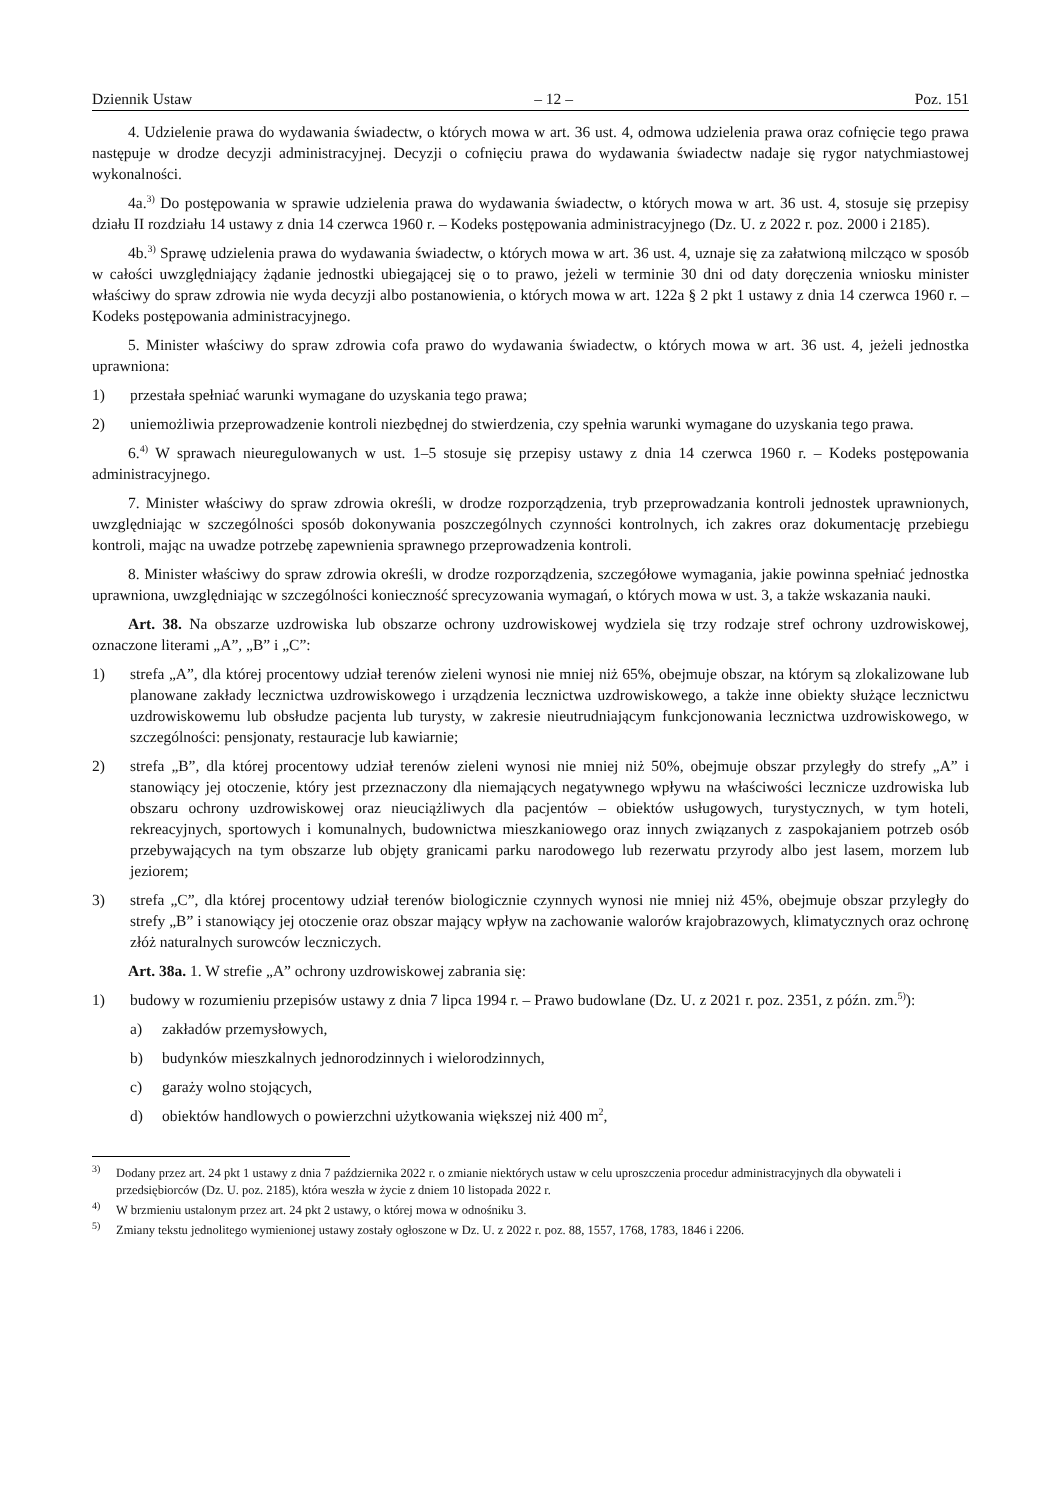Dziennik Ustaw – 12 – Poz. 151
4. Udzielenie prawa do wydawania świadectw, o których mowa w art. 36 ust. 4, odmowa udzielenia prawa oraz cofnięcie tego prawa następuje w drodze decyzji administracyjnej. Decyzji o cofnięciu prawa do wydawania świadectw nadaje się rygor natychmiastowej wykonalności.
4a.<sup>3)</sup> Do postępowania w sprawie udzielenia prawa do wydawania świadectw, o których mowa w art. 36 ust. 4, stosuje się przepisy działu II rozdziału 14 ustawy z dnia 14 czerwca 1960 r. – Kodeks postępowania administracyjnego (Dz. U. z 2022 r. poz. 2000 i 2185).
4b.<sup>3)</sup> Sprawę udzielenia prawa do wydawania świadectw, o których mowa w art. 36 ust. 4, uznaje się za załatwioną milcząco w sposób w całości uwzględniający żądanie jednostki ubiegającej się o to prawo, jeżeli w terminie 30 dni od daty doręczenia wniosku minister właściwy do spraw zdrowia nie wyda decyzji albo postanowienia, o których mowa w art. 122a § 2 pkt 1 ustawy z dnia 14 czerwca 1960 r. – Kodeks postępowania administracyjnego.
5. Minister właściwy do spraw zdrowia cofa prawo do wydawania świadectw, o których mowa w art. 36 ust. 4, jeżeli jednostka uprawniona:
1) przestała spełniać warunki wymagane do uzyskania tego prawa;
2) uniemożliwia przeprowadzenie kontroli niezbędnej do stwierdzenia, czy spełnia warunki wymagane do uzyskania tego prawa.
6.<sup>4)</sup> W sprawach nieuregulowanych w ust. 1–5 stosuje się przepisy ustawy z dnia 14 czerwca 1960 r. – Kodeks postępowania administracyjnego.
7. Minister właściwy do spraw zdrowia określi, w drodze rozporządzenia, tryb przeprowadzania kontroli jednostek uprawnionych, uwzględniając w szczególności sposób dokonywania poszczególnych czynności kontrolnych, ich zakres oraz dokumentację przebiegu kontroli, mając na uwadze potrzebę zapewnienia sprawnego przeprowadzenia kontroli.
8. Minister właściwy do spraw zdrowia określi, w drodze rozporządzenia, szczegółowe wymagania, jakie powinna spełniać jednostka uprawniona, uwzględniając w szczególności konieczność sprecyzowania wymagań, o których mowa w ust. 3, a także wskazania nauki.
Art. 38. Na obszarze uzdrowiska lub obszarze ochrony uzdrowiskowej wydziela się trzy rodzaje stref ochrony uzdrowiskowej, oznaczone literami „A”, „B” i „C”:
1) strefa „A”, dla której procentowy udział terenów zieleni wynosi nie mniej niż 65%, obejmuje obszar, na którym są zlokalizowane lub planowane zakłady lecznictwa uzdrowiskowego i urządzenia lecznictwa uzdrowiskowego, a także inne obiekty służące lecznictwu uzdrowiskowemu lub obsłudze pacjenta lub turysty, w zakresie nieutrudniającym funkcjonowania lecznictwa uzdrowiskowego, w szczególności: pensjonaty, restauracje lub kawiarnie;
2) strefa „B”, dla której procentowy udział terenów zieleni wynosi nie mniej niż 50%, obejmuje obszar przyległy do strefy „A” i stanowiący jej otoczenie, który jest przeznaczony dla niemających negatywnego wpływu na właściwości lecznicze uzdrowiska lub obszaru ochrony uzdrowiskowej oraz nieuciążliwych dla pacjentów – obiektów usługowych, turystycznych, w tym hoteli, rekreacyjnych, sportowych i komunalnych, budownictwa mieszkaniowego oraz innych związanych z zaspokajaniem potrzeb osób przebywających na tym obszarze lub objęty granicami parku narodowego lub rezerwatu przyrody albo jest lasem, morzem lub jeziorem;
3) strefa „C”, dla której procentowy udział terenów biologicznie czynnych wynosi nie mniej niż 45%, obejmuje obszar przyległy do strefy „B” i stanowiący jej otoczenie oraz obszar mający wpływ na zachowanie walorów krajobrazowych, klimatycznych oraz ochronę złóż naturalnych surowców leczniczych.
Art. 38a. 1. W strefie „A” ochrony uzdrowiskowej zabrania się:
1) budowy w rozumieniu przepisów ustawy z dnia 7 lipca 1994 r. – Prawo budowlane (Dz. U. z 2021 r. poz. 2351, z późn. zm.<sup>5)</sup>):
a) zakładów przemysłowych,
b) budynków mieszkalnych jednorodzinnych i wielorodzinnych,
c) garaży wolno stojących,
d) obiektów handlowych o powierzchni użytkowania większej niż 400 m<sup>2</sup>,
<sup>3)</sup> Dodany przez art. 24 pkt 1 ustawy z dnia 7 października 2022 r. o zmianie niektórych ustaw w celu uproszczenia procedur administracyjnych dla obywateli i przedsiębiorców (Dz. U. poz. 2185), która weszła w życie z dniem 10 listopada 2022 r.
<sup>4)</sup> W brzmieniu ustalonym przez art. 24 pkt 2 ustawy, o której mowa w odnośniku 3.
<sup>5)</sup> Zmiany tekstu jednolitego wymienionej ustawy zostały ogłoszone w Dz. U. z 2022 r. poz. 88, 1557, 1768, 1783, 1846 i 2206.